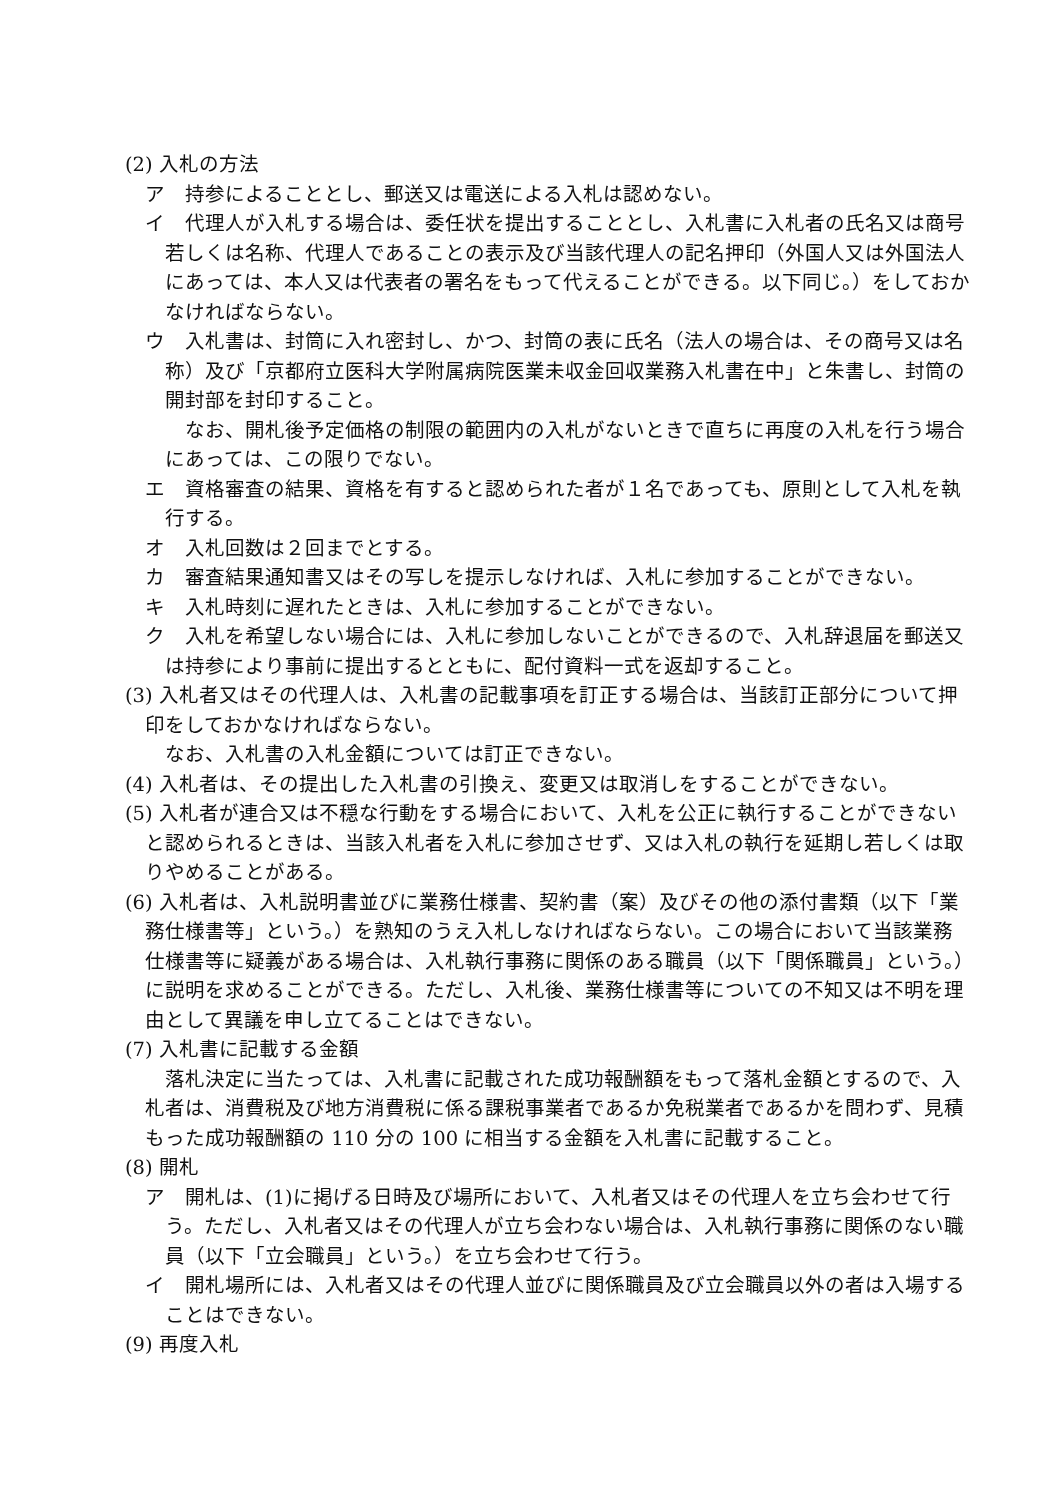(2) 入札の方法
ア　持参によることとし、郵送又は電送による入札は認めない。
イ　代理人が入札する場合は、委任状を提出することとし、入札書に入札者の氏名又は商号若しくは名称、代理人であることの表示及び当該代理人の記名押印（外国人又は外国法人にあっては、本人又は代表者の署名をもって代えることができる。以下同じ。）をしておかなければならない。
ウ　入札書は、封筒に入れ密封し、かつ、封筒の表に氏名（法人の場合は、その商号又は名称）及び「京都府立医科大学附属病院医業未収金回収業務入札書在中」と朱書し、封筒の開封部を封印すること。
なお、開札後予定価格の制限の範囲内の入札がないときで直ちに再度の入札を行う場合にあっては、この限りでない。
エ　資格審査の結果、資格を有すると認められた者が１名であっても、原則として入札を執行する。
オ　入札回数は２回までとする。
カ　審査結果通知書又はその写しを提示しなければ、入札に参加することができない。
キ　入札時刻に遅れたときは、入札に参加することができない。
ク　入札を希望しない場合には、入札に参加しないことができるので、入札辞退届を郵送又は持参により事前に提出するとともに、配付資料一式を返却すること。
(3) 入札者又はその代理人は、入札書の記載事項を訂正する場合は、当該訂正部分について押印をしておかなければならない。
なお、入札書の入札金額については訂正できない。
(4) 入札者は、その提出した入札書の引換え、変更又は取消しをすることができない。
(5) 入札者が連合又は不穏な行動をする場合において、入札を公正に執行することができないと認められるときは、当該入札者を入札に参加させず、又は入札の執行を延期し若しくは取りやめることがある。
(6) 入札者は、入札説明書並びに業務仕様書、契約書（案）及びその他の添付書類（以下「業務仕様書等」という。）を熟知のうえ入札しなければならない。この場合において当該業務仕様書等に疑義がある場合は、入札執行事務に関係のある職員（以下「関係職員」という。）に説明を求めることができる。ただし、入札後、業務仕様書等についての不知又は不明を理由として異議を申し立てることはできない。
(7) 入札書に記載する金額
落札決定に当たっては、入札書に記載された成功報酬額をもって落札金額とするので、入札者は、消費税及び地方消費税に係る課税事業者であるか免税業者であるかを問わず、見積もった成功報酬額の 110 分の 100 に相当する金額を入札書に記載すること。
(8) 開札
ア　開札は、(1)に掲げる日時及び場所において、入札者又はその代理人を立ち会わせて行う。ただし、入札者又はその代理人が立ち会わない場合は、入札執行事務に関係のない職員（以下「立会職員」という。）を立ち会わせて行う。
イ　開札場所には、入札者又はその代理人並びに関係職員及び立会職員以外の者は入場することはできない。
(9) 再度入札